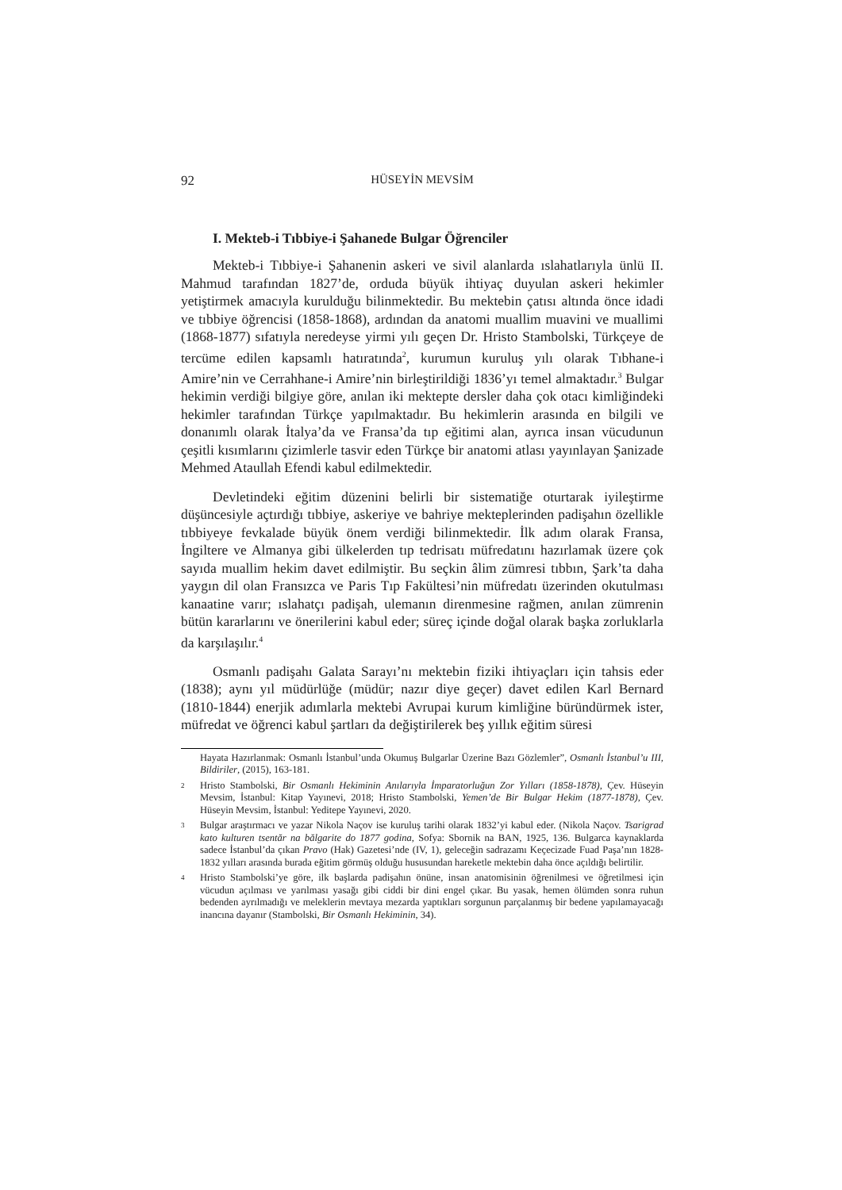92 HÜSEYİN MEVSİM
I. Mekteb-i Tıbbiye-i Şahanede Bulgar Öğrenciler
Mekteb-i Tıbbiye-i Şahanenin askeri ve sivil alanlarda ıslahatlarıyla ünlü II. Mahmud tarafından 1827’de, orduda büyük ihtiyaç duyulan askeri hekimler yetiştirmek amacıyla kurulduğu bilinmektedir. Bu mektebin çatısı altında önce idadi ve tıbbiye öğrencisi (1858-1868), ardından da anatomi muallim muavini ve muallimi (1868-1877) sıfatıyla neredeyse yirmi yılı geçen Dr. Hristo Stambolski, Türkçeye de tercüme edilen kapsamlı hatıratında<sup>2</sup>, kurumun kuruluş yılı olarak Tıbhane-i Amire’nin ve Cerrahhane-i Amire’nin birleştirildiği 1836’yı temel almaktadır.<sup>3</sup> Bulgar hekimin verdiği bilgiye göre, anılan iki mektepte dersler daha çok otacı kimliğindeki hekimler tarafından Türkçe yapılmaktadır. Bu hekimlerin arasında en bilgili ve donanımlı olarak İtalya’da ve Fransa’da tıp eğitimi alan, ayrıca insan vücudunun çeşitli kısımlarını çizimlerle tasvir eden Türkçe bir anatomi atlası yayınlayan Şanizade Mehmed Ataullah Efendi kabul edilmektedir.
Devletindeki eğitim düzenini belirli bir sistematiğe oturtarak iyileştirme düşüncesiyle açtırdığı tıbbiye, askeriye ve bahriye mekteplerinden padişahın özellikle tıbbiyeye fevkalade büyük önem verdiği bilinmektedir. İlk adım olarak Fransa, İngiltere ve Almanya gibi ülkelerden tıp tedrisatı müfredatını hazırlamak üzere çok sayıda muallim hekim davet edilmiştir. Bu seçkin âlim zümresi tıbbın, Şark’ta daha yaygın dil olan Fransızca ve Paris Tıp Fakültesi’nin müfredatı üzerinden okutulması kanaatine varır; ıslahatçı padişah, ulemanın direnmesine rağmen, anılan zümrenin bütün kararlarını ve önerilerini kabul eder; süreç içinde doğal olarak başka zorluklarla da karşılaşılır.<sup>4</sup>
Osmanlı padişahı Galata Sarayı’nı mektebin fiziki ihtiyaçları için tahsis eder (1838); aynı yıl müdürlüğe (müdür; nazır diye geçer) davet edilen Karl Bernard (1810-1844) enerjik adımlarla mektebi Avrupai kurum kimliğine büründürmek ister, müfredat ve öğrenci kabul şartları da değiştirilerek beş yıllık eğitim süresi
Hayata Hazırlanmak: Osmanlı İstanbul’unda Okumuş Bulgarlar Üzerine Bazı Gözlemler”, Osmanlı İstanbul’u III, Bildiriler, (2015), 163-181.
2
Hristo Stambolski, Bir Osmanlı Hekiminin Anılarıyla İmparatorluğun Zor Yılları (1858-1878), Çev. Hüseyin Mevsim, İstanbul: Kitap Yayınevi, 2018; Hristo Stambolski, Yemen’de Bir Bulgar Hekim (1877-1878), Çev. Hüseyin Mevsim, İstanbul: Yeditepe Yayınevi, 2020.
3
Bulgar araştırmacı ve yazar Nikola Naçov ise kuruluş tarihi olarak 1832’yi kabul eder. (Nikola Naçov. Tsarigrad kato kulturen tsentăr na bălgarite do 1877 godina, Sofya: Sbornik na BAN, 1925, 136. Bulgarca kaynaklarda sadece İstanbul’da çıkan Pravo (Hak) Gazetesi’nde (IV, 1), geleceğin sadrazamı Keçecizade Fuad Paşa’nın 1828-1832 yılları arasında burada eğitim görmüş olduğu hususundan hareketle mektebin daha önce açıldığı belirtilir.
4
Hristo Stambolski’ye göre, ilk başlarda padişahın önüne, insan anatomisinin öğrenilmesi ve öğretilmesi için vücudun açılması ve yarılması yasağı gibi ciddi bir dini engel çıkar. Bu yasak, hemen ölümden sonra ruhun bedenden ayrılmadığı ve meleklerin mevtaya mezarda yaptıkları sorgunun parçalanmış bir bedene yapılamayacağı inancına dayanır (Stambolski, Bir Osmanlı Hekiminin, 34).